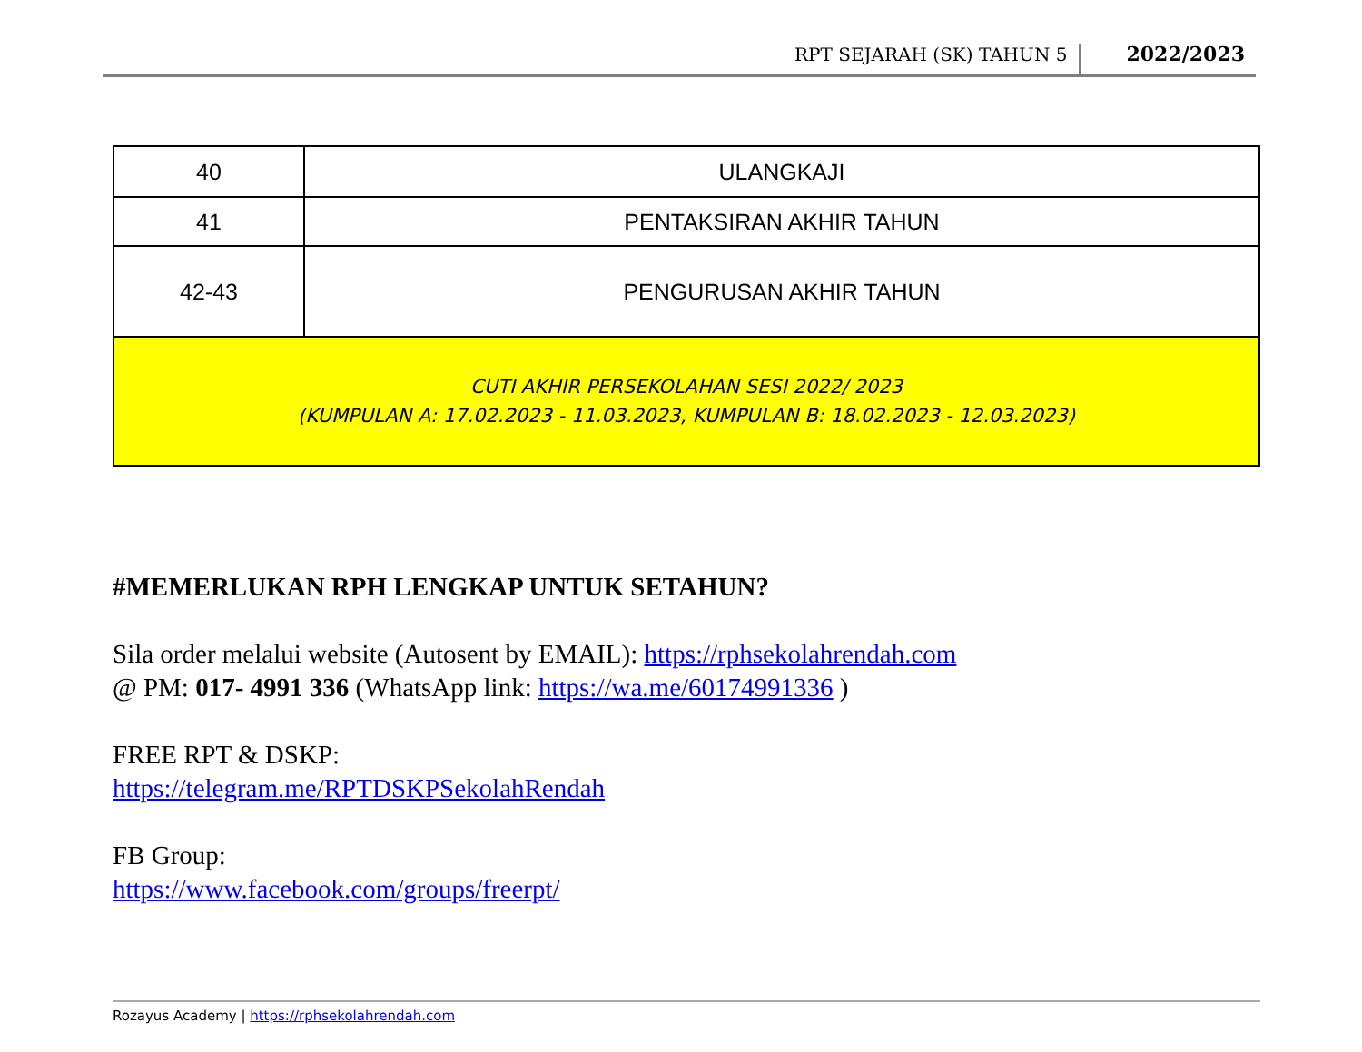RPT SEJARAH (SK) TAHUN 5 2022/2023
| 40 | ULANGKAJI |
| 41 | PENTAKSIRAN AKHIR TAHUN |
| 42-43 | PENGURUSAN AKHIR TAHUN |
| CUTI AKHIR PERSEKOLAHAN SESI 2022/ 2023 (KUMPULAN A: 17.02.2023 - 11.03.2023, KUMPULAN B: 18.02.2023 - 12.03.2023) | |
#MEMERLUKAN RPH LENGKAP UNTUK SETAHUN?
Sila order melalui website (Autosent by EMAIL): https://rphsekolahrendah.com
@ PM: 017- 4991 336 (WhatsApp link: https://wa.me/60174991336 )
FREE RPT & DSKP:
https://telegram.me/RPTDSKPSekolahRendah
FB Group:
https://www.facebook.com/groups/freerpt/
Rozayus Academy | https://rphsekolahrendah.com